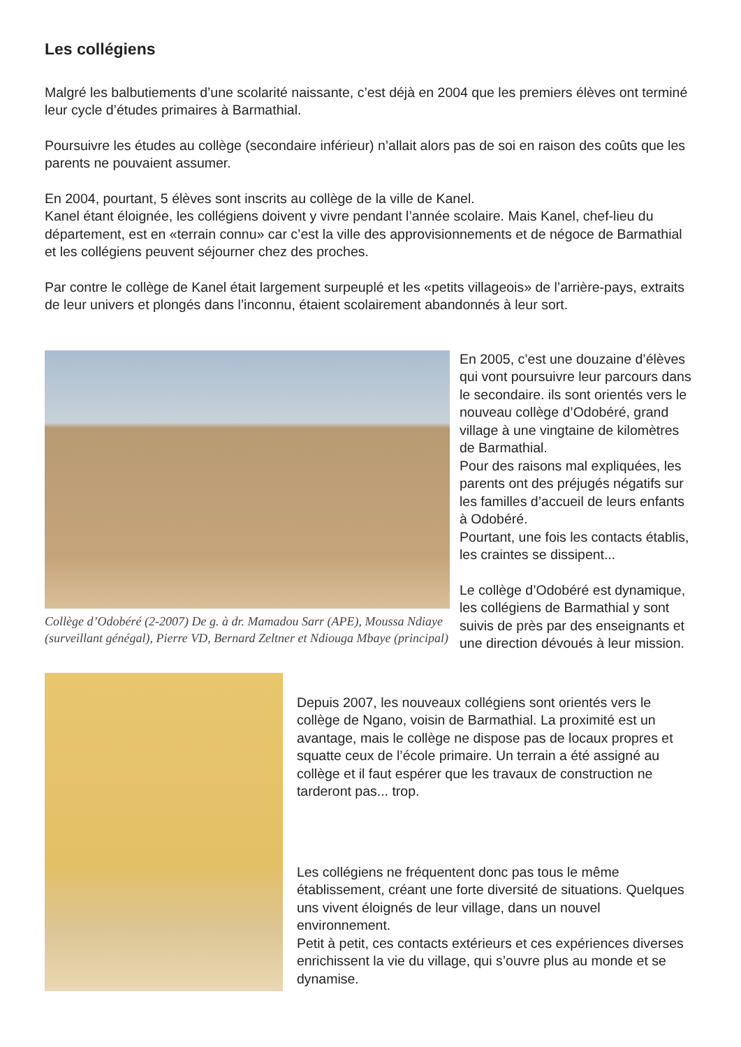Les collégiens
Malgré les balbutiements d’une scolarité naissante, c’est déjà en 2004 que les premiers élèves ont terminé leur cycle d’études primaires à Barmathial.
Poursuivre les études au collège (secondaire inférieur) n’allait alors pas de soi en raison des coûts que les parents ne pouvaient assumer.
En 2004, pourtant, 5 élèves sont inscrits au collège de la ville de Kanel.
Kanel étant éloignée, les collégiens doivent y vivre pendant l’année scolaire. Mais Kanel, chef-lieu du département, est en «terrain connu» car c’est la ville des approvisionnements et de négoce de Barmathial et les collégiens peuvent séjourner chez des proches.
Par contre le collège de Kanel était largement surpeuplé et les «petits villageois» de l’arrière-pays, extraits de leur univers et plongés dans l’inconnu, étaient scolairement abandonnés à leur sort.
Collège d’Odobéré (2-2007) De g. à dr. Mamadou Sarr (APE), Moussa Ndiaye (surveillant génégal), Pierre VD, Bernard Zeltner et Ndiouga Mbaye (principal)
En 2005, c’est une douzaine d’élèves qui vont poursuivre leur parcours dans le secondaire. ils sont orientés vers le nouveau collège d’Odobéré, grand village à une vingtaine de kilomètres de Barmathial.
Pour des raisons mal expliquées, les parents ont des préjugés négatifs sur les familles d’accueil de leurs enfants à Odobéré.
Pourtant, une fois les contacts établis, les craintes se dissipent...
Le collège d’Odobéré est dynamique, les collégiens de Barmathial y sont suivis de près par des enseignants et une direction dévoués à leur mission.
Depuis 2007, les nouveaux collégiens sont orientés vers le collège de Ngano, voisin de Barmathial. La proximité est un avantage, mais le collège ne dispose pas de locaux propres et squatte ceux de l’école primaire. Un terrain a été assigné au collège et il faut espérer que les travaux de construction ne tarderont pas... trop.
Les collégiens ne fréquentent donc pas tous le même établissement, créant une forte diversité de situations. Quelques uns vivent éloignés de leur village, dans un nouvel environnement.
Petit à petit, ces contacts extérieurs et ces expériences diverses enrichissent la vie du village, qui s’ouvre plus au monde et se dynamise.